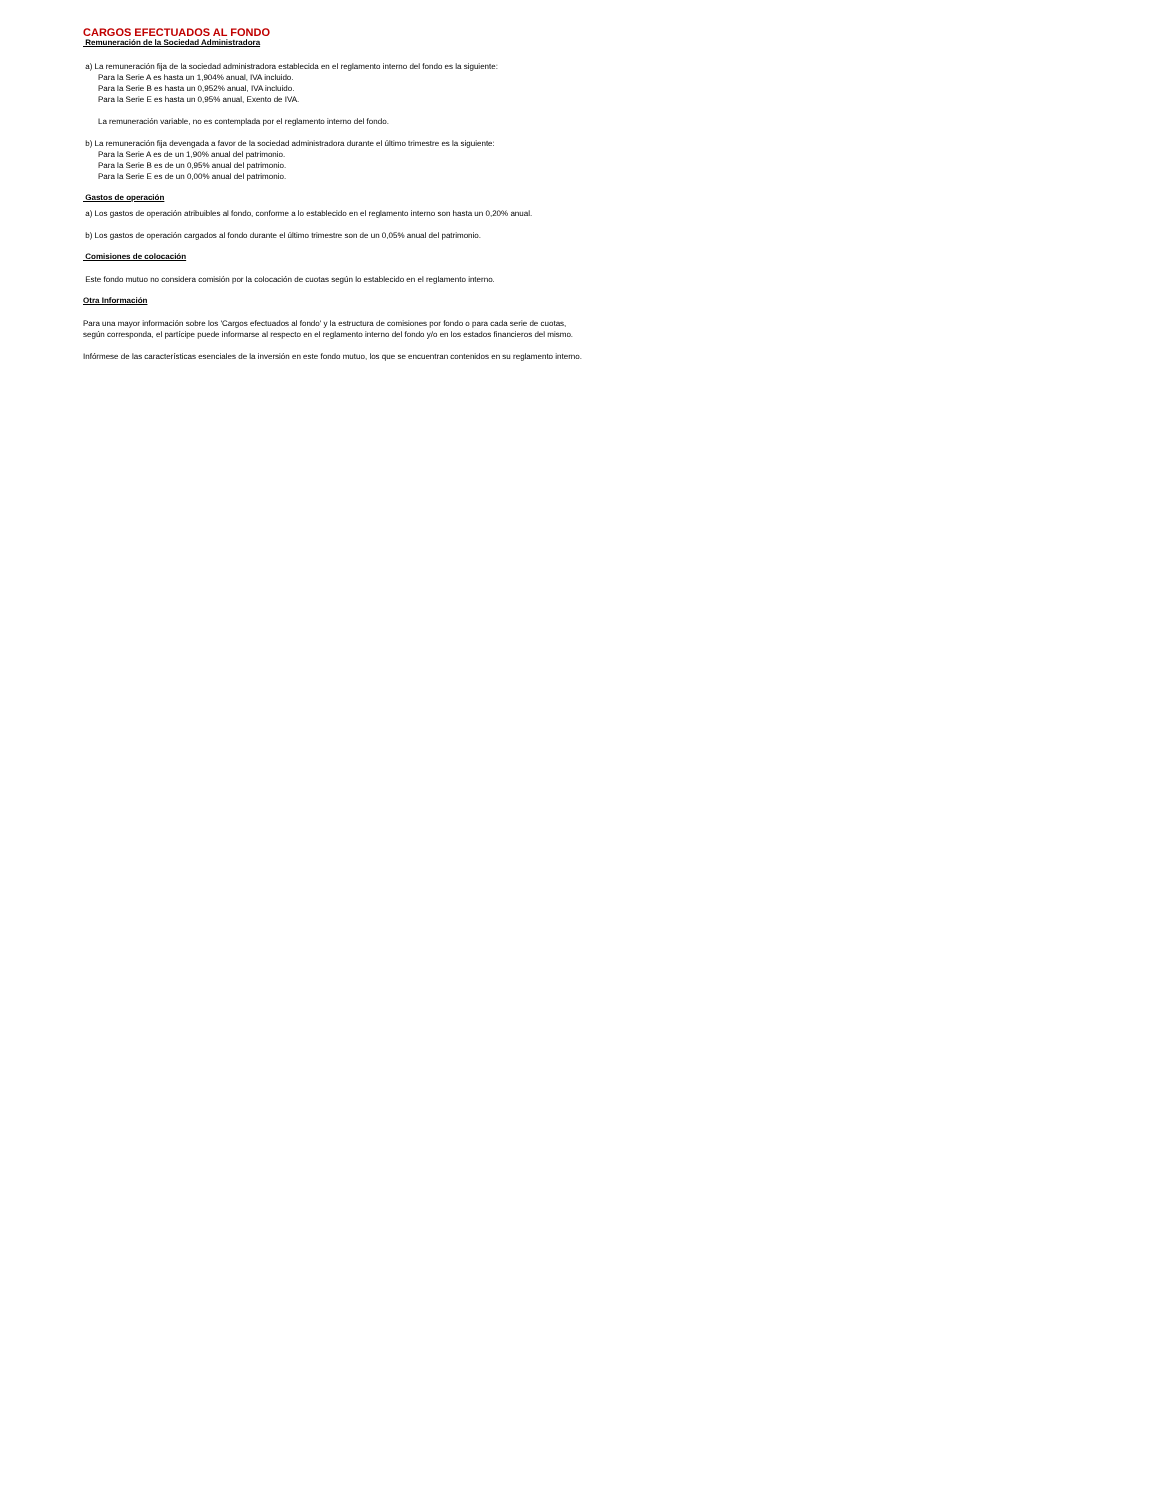CARGOS EFECTUADOS AL FONDO
Remuneración de la Sociedad Administradora
a) La remuneración fija de la sociedad administradora establecida en el reglamento interno del fondo es la siguiente:
Para la Serie A es hasta un 1,904% anual, IVA incluido.
Para la Serie B es hasta un 0,952% anual, IVA incluido.
Para la Serie E es hasta un 0,95% anual, Exento de IVA.
La remuneración variable, no es contemplada por el reglamento interno del fondo.
b) La remuneración fija devengada a favor de la sociedad administradora durante el último trimestre es la siguiente:
Para la Serie A es de un 1,90% anual del patrimonio.
Para la Serie B es de un 0,95% anual del patrimonio.
Para la Serie E es de un 0,00% anual del patrimonio.
Gastos de operación
a) Los gastos de operación atribuibles al fondo, conforme a lo establecido en el reglamento interno son hasta un 0,20% anual.
b) Los gastos de operación cargados al fondo durante el último trimestre son de un 0,05% anual del patrimonio.
Comisiones de colocación
Este fondo mutuo no considera comisión por la colocación de cuotas según lo establecido en el reglamento interno.
Otra Información
Para una mayor información sobre los 'Cargos efectuados al fondo' y la estructura de comisiones por fondo o para cada serie de cuotas,
según corresponda, el partícipe puede informarse al respecto en el reglamento interno del fondo y/o en los estados financieros del mismo.
Infórmese de las características esenciales de la inversión en este fondo mutuo, los que se encuentran contenidos en su reglamento interno.